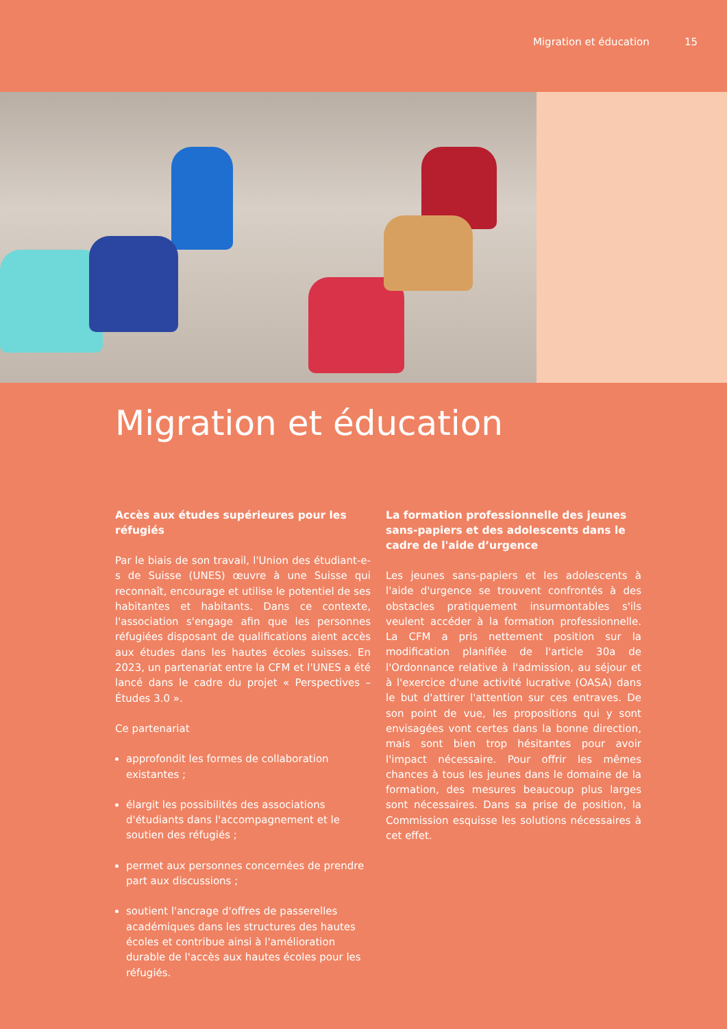Migration et éducation 15
Migration et éducation
Accès aux études supérieures pour les réfugiés
Par le biais de son travail, l'Union des étudiant-e-s de Suisse (UNES) œuvre à une Suisse qui reconnaît, encourage et utilise le potentiel de ses habitantes et habitants. Dans ce contexte, l'association s'engage afin que les personnes réfugiées disposant de qualifications aient accès aux études dans les hautes écoles suisses. En 2023, un partenariat entre la CFM et l'UNES a été lancé dans le cadre du projet « Perspectives – Études 3.0 ».
Ce partenariat
approfondit les formes de collaboration existantes ;
élargit les possibilités des associations d'étudiants dans l'accompagnement et le soutien des réfugiés ;
permet aux personnes concernées de prendre part aux discussions ;
soutient l'ancrage d'offres de passerelles académiques dans les structures des hautes écoles et contribue ainsi à l'amélioration durable de l'accès aux hautes écoles pour les réfugiés.
La formation professionnelle des jeunes sans-papiers et des adolescents dans le cadre de l'aide d’urgence
Les jeunes sans-papiers et les adolescents à l'aide d'urgence se trouvent confrontés à des obstacles pratiquement insurmontables s'ils veulent accéder à la formation professionnelle. La CFM a pris nettement position sur la modification planifiée de l'article 30a de l'Ordonnance relative à l'admission, au séjour et à l'exercice d'une activité lucrative (OASA) dans le but d'attirer l'attention sur ces entraves. De son point de vue, les propositions qui y sont envisagées vont certes dans la bonne direction, mais sont bien trop hésitantes pour avoir l'impact nécessaire. Pour offrir les mêmes chances à tous les jeunes dans le domaine de la formation, des mesures beaucoup plus larges sont nécessaires. Dans sa prise de position, la Commission esquisse les solutions nécessaires à cet effet.